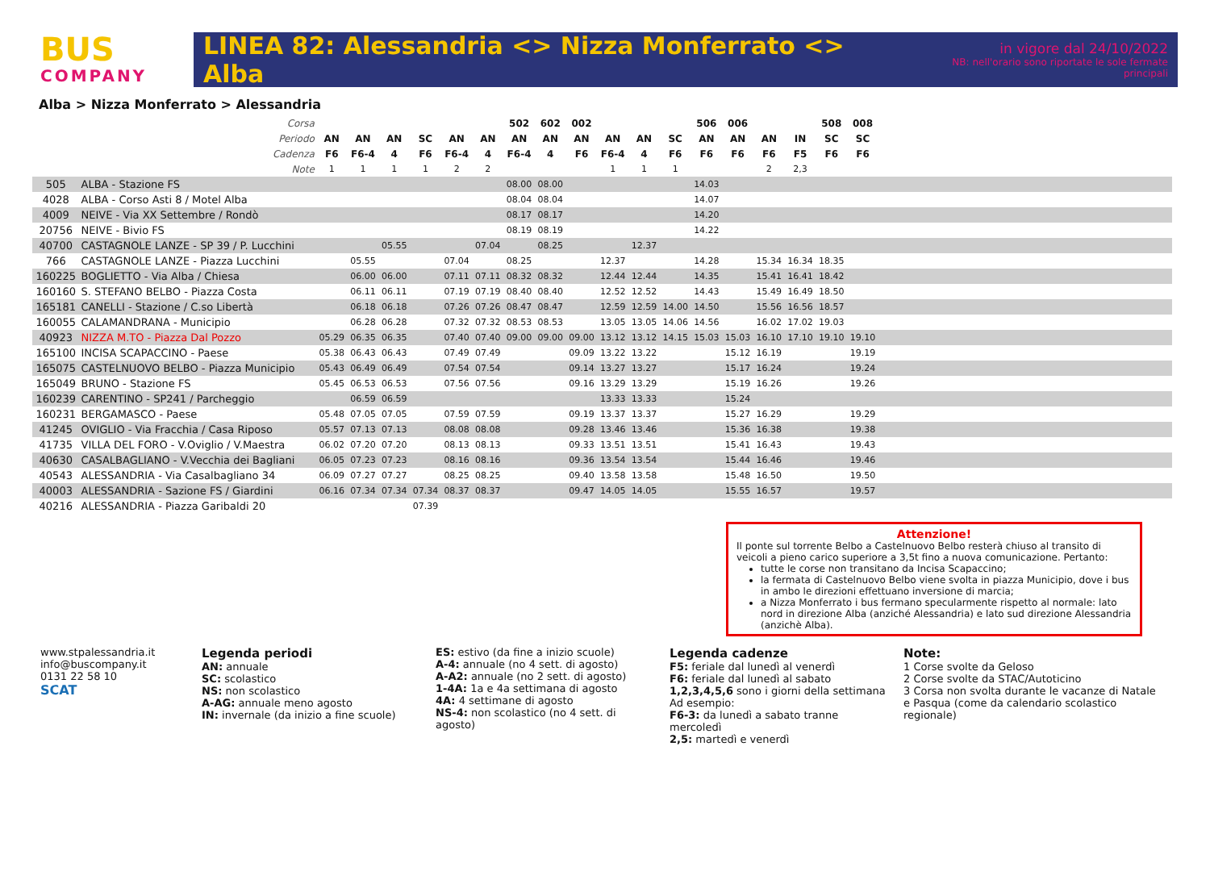BUS
COMPANY
LINEA 82: Alessandria <> Nizza Monferrato <> Alba
in vigore dal 24/10/2022
NB: nell'orario sono riportate le sole fermate principali
Alba > Nizza Monferrato > Alessandria
| | Corsa | | | | | | | 502 | 602 | 002 | | | | 506 | 006 | | | 508 | 008 | |
| --- | --- | --- | --- | --- | --- | --- | --- | --- | --- | --- | --- | --- | --- | --- | --- | --- | --- | --- | --- | --- |
| | Periodo | AN | AN | AN | SC | AN | AN | AN | AN | AN | AN | AN | SC | AN | AN | AN | IN | SC | SC | |
| | Cadenza | F6 | F6-4 | 4 | F6 | F6-4 | 4 | F6-4 | 4 | F6 | F6-4 | 4 | F6 | F6 | F6 | F6 | F5 | F6 | F6 | |
| | Note | 1 | 1 | 1 | 1 | 2 | 2 | | | | 1 | 1 | 1 | | | 2 | 2,3 | | | |
| 505 | ALBA - Stazione FS | | | | | | | 08.00 | 08.00 | | | | | 14.03 | | | | | | |
| 4028 | ALBA - Corso Asti 8 / Motel Alba | | | | | | | 08.04 | 08.04 | | | | | 14.07 | | | | | | |
| 4009 | NEIVE - Via XX Settembre / Rondò | | | | | | | 08.17 | 08.17 | | | | | 14.20 | | | | | | |
| 20756 | NEIVE - Bivio FS | | | | | | | 08.19 | 08.19 | | | | | 14.22 | | | | | | |
| 40700 | CASTAGNOLE LANZE - SP 39 / P. Lucchini | | | 05.55 | | | 07.04 | | 08.25 | | | 12.37 | | | | | | | | |
| 766 | CASTAGNOLE LANZE - Piazza Lucchini | | 05.55 | | | 07.04 | | 08.25 | | | 12.37 | | | 14.28 | | 15.34 | 16.34 | 18.35 | | |
| 160225 | BOGLIETTO - Via Alba / Chiesa | | 06.00 | 06.00 | | 07.11 | 07.11 | 08.32 | 08.32 | | 12.44 | 12.44 | | 14.35 | | 15.41 | 16.41 | 18.42 | | |
| 160160 | S. STEFANO BELBO - Piazza Costa | | 06.11 | 06.11 | | 07.19 | 07.19 | 08.40 | 08.40 | | 12.52 | 12.52 | | 14.43 | | 15.49 | 16.49 | 18.50 | | |
| 165181 | CANELLI - Stazione / C.so Libertà | | 06.18 | 06.18 | | 07.26 | 07.26 | 08.47 | 08.47 | | 12.59 | 12.59 | 14.00 | 14.50 | | 15.56 | 16.56 | 18.57 | | |
| 160055 | CALAMANDRANA - Municipio | | 06.28 | 06.28 | | 07.32 | 07.32 | 08.53 | 08.53 | | 13.05 | 13.05 | 14.06 | 14.56 | | 16.02 | 17.02 | 19.03 | | |
| 40923 | NIZZA M.TO - Piazza Dal Pozzo | 05.29 | 06.35 | 06.35 | | 07.40 | 07.40 | 09.00 | 09.00 | 09.00 | 13.12 | 13.12 | 14.15 | 15.03 | 15.03 | 16.10 | 17.10 | 19.10 | 19.10 | |
| 165100 | INCISA SCAPACCINO - Paese | 05.38 | 06.43 | 06.43 | | 07.49 | 07.49 | | | 09.09 | 13.22 | 13.22 | | | 15.12 | 16.19 | | | 19.19 | |
| 165075 | CASTELNUOVO BELBO - Piazza Municipio | 05.43 | 06.49 | 06.49 | | 07.54 | 07.54 | | | 09.14 | 13.27 | 13.27 | | | 15.17 | 16.24 | | | 19.24 | |
| 165049 | BRUNO - Stazione FS | 05.45 | 06.53 | 06.53 | | 07.56 | 07.56 | | | 09.16 | 13.29 | 13.29 | | | 15.19 | 16.26 | | | 19.26 | |
| 160239 | CARENTINO - SP241 / Parcheggio | | 06.59 | 06.59 | | | | | | | 13.33 | 13.33 | | | 15.24 | | | | | |
| 160231 | BERGAMASCO - Paese | 05.48 | 07.05 | 07.05 | | 07.59 | 07.59 | | | 09.19 | 13.37 | 13.37 | | | 15.27 | 16.29 | | | 19.29 | |
| 41245 | OVIGLIO - Via Fracchia / Casa Riposo | 05.57 | 07.13 | 07.13 | | 08.08 | 08.08 | | | 09.28 | 13.46 | 13.46 | | | 15.36 | 16.38 | | | 19.38 | |
| 41735 | VILLA DEL FORO - V.Oviglio / V.Maestra | 06.02 | 07.20 | 07.20 | | 08.13 | 08.13 | | | 09.33 | 13.51 | 13.51 | | | 15.41 | 16.43 | | | 19.43 | |
| 40630 | CASALBAGLIANO - V.Vecchia dei Bagliani | 06.05 | 07.23 | 07.23 | | 08.16 | 08.16 | | | 09.36 | 13.54 | 13.54 | | | 15.44 | 16.46 | | | 19.46 | |
| 40543 | ALESSANDRIA - Via Casalbagliano 34 | 06.09 | 07.27 | 07.27 | | 08.25 | 08.25 | | | 09.40 | 13.58 | 13.58 | | | 15.48 | 16.50 | | | 19.50 | |
| 40003 | ALESSANDRIA - Sazione FS / Giardini | 06.16 | 07.34 | 07.34 | 07.34 | 08.37 | 08.37 | | | 09.47 | 14.05 | 14.05 | | | 15.55 | 16.57 | | | 19.57 | |
| 40216 | ALESSANDRIA - Piazza Garibaldi 20 | | | | 07.39 | | | | | | | | | | | | | | | |
Attenzione!
Il ponte sul torrente Belbo a Castelnuovo Belbo resterà chiuso al transito di veicoli a pieno carico superiore a 3,5t fino a nuova comunicazione. Pertanto:
tutte le corse non transitano da Incisa Scapaccino;
la fermata di Castelnuovo Belbo viene svolta in piazza Municipio, dove i bus in ambo le direzioni effettuano inversione di marcia;
a Nizza Monferrato i bus fermano specularmente rispetto al normale: lato nord in direzione Alba (anziché Alessandria) e lato sud direzione Alessandria (anzichè Alba).
www.stpalessandria.it
info@buscompany.it
0131 22 58 10
SCAT
Legenda periodi
AN: annuale
SC: scolastico
NS: non scolastico
A-AG: annuale meno agosto
IN: invernale (da inizio a fine scuole)
ES: estivo (da fine a inizio scuole)
A-4: annuale (no 4 sett. di agosto)
A-A2: annuale (no 2 sett. di agosto)
1-4A: 1a e 4a settimana di agosto
4A: 4 settimane di agosto
NS-4: non scolastico (no 4 sett. di agosto)
Legenda cadenze
F5: feriale dal lunedì al venerdì
F6: feriale dal lunedì al sabato
1,2,3,4,5,6 sono i giorni della settimana
Ad esempio:
F6-3: da lunedì a sabato tranne mercoledì
2,5: martedì e venerdì
Note:
1 Corse svolte da Geloso
2 Corse svolte da STAC/Autoticino
3 Corsa non svolta durante le vacanze di Natale e Pasqua (come da calendario scolastico regionale)